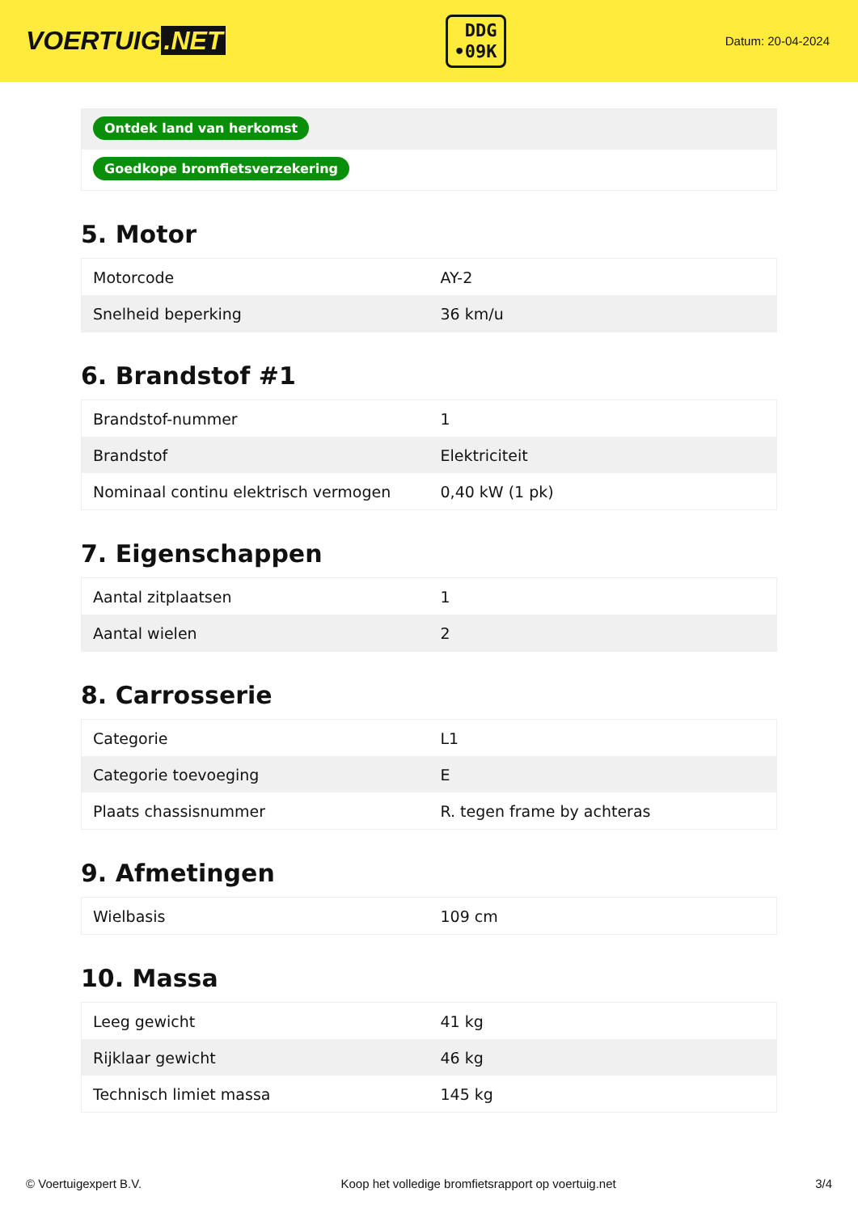VOERTUIG.NET
DDG
•09K
Datum: 20-04-2024
Ontdek land van herkomst
Goedkope bromfietsverzekering
5. Motor
| Motorcode | AY-2 |
| Snelheid beperking | 36 km/u |
6. Brandstof #1
| Brandstof-nummer | 1 |
| Brandstof | Elektriciteit |
| Nominaal continu elektrisch vermogen | 0,40 kW (1 pk) |
7. Eigenschappen
| Aantal zitplaatsen | 1 |
| Aantal wielen | 2 |
8. Carrosserie
| Categorie | L1 |
| Categorie toevoeging | E |
| Plaats chassisnummer | R. tegen frame by achteras |
9. Afmetingen
| Wielbasis | 109 cm |
10. Massa
| Leeg gewicht | 41 kg |
| Rijklaar gewicht | 46 kg |
| Technisch limiet massa | 145 kg |
© Voertuigexpert B.V. Koop het volledige bromfietsrapport op voertuig.net 3/4